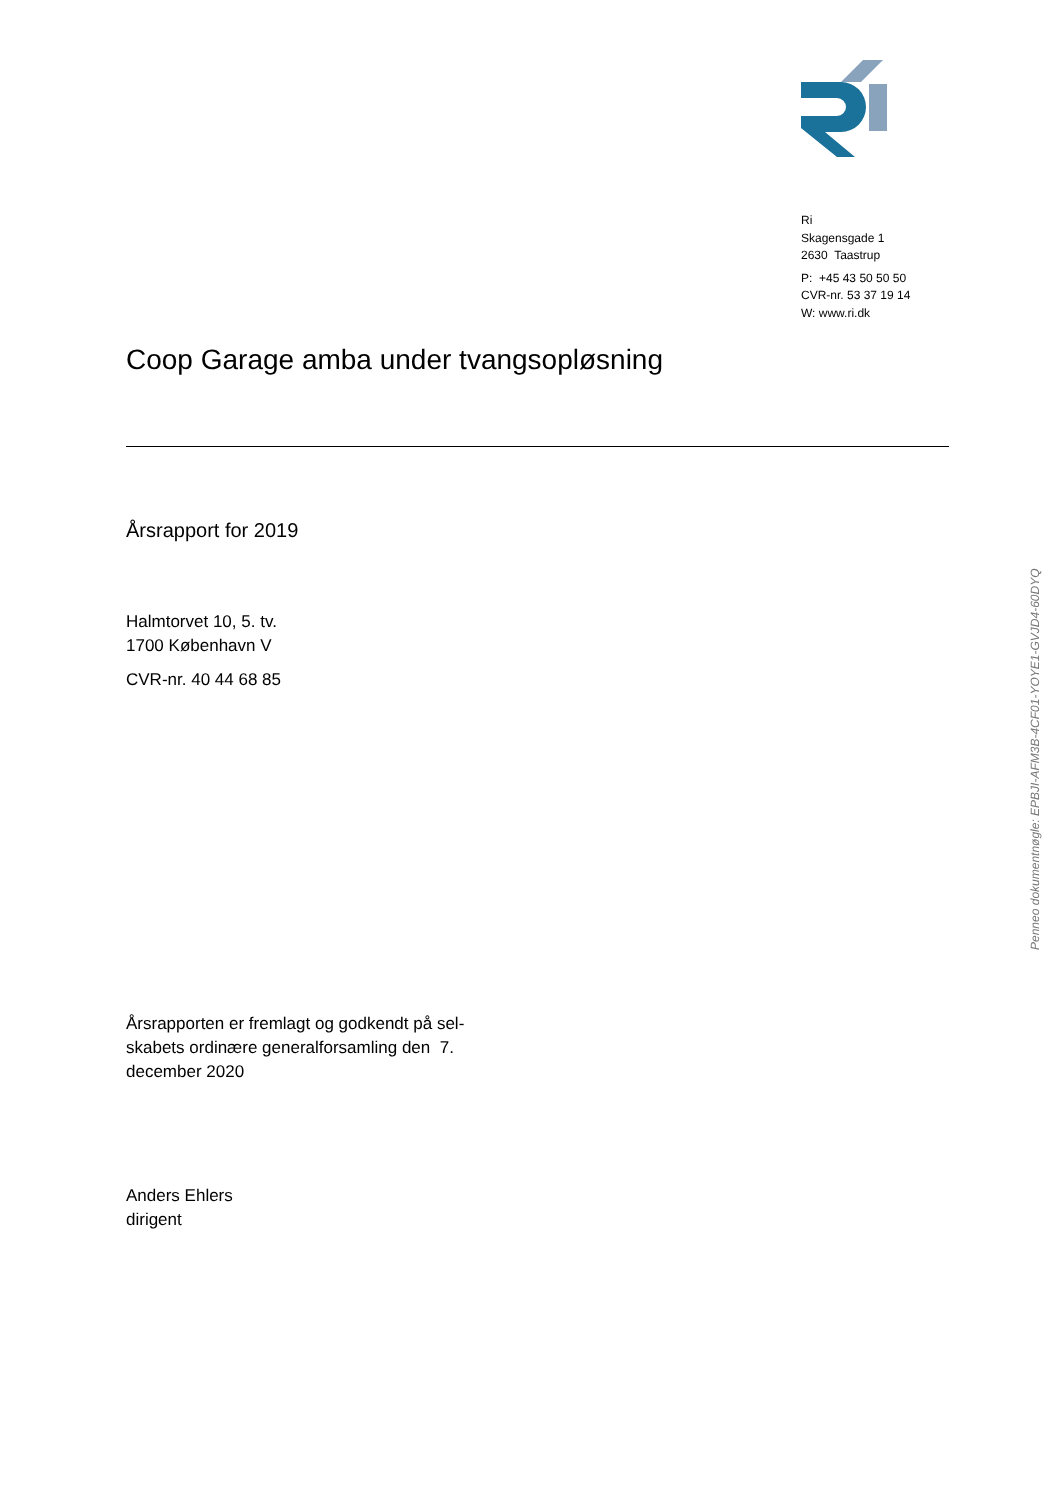Ri
Skagensgade 1
2630 Taastrup
P: +45 43 50 50 50
CVR-nr. 53 37 19 14
W: www.ri.dk
Coop Garage amba under tvangsopløsning
Årsrapport for 2019
Halmtorvet 10, 5. tv.
1700 København V
CVR-nr. 40 44 68 85
Årsrapporten er fremlagt og godkendt på sel-
skabets ordinære generalforsamling den 7.
december 2020
Anders Ehlers
dirigent
Penneo dokumentnøgle: EPBJI-AFM3B-4CF01-YOYE1-GVJD4-60DYQ